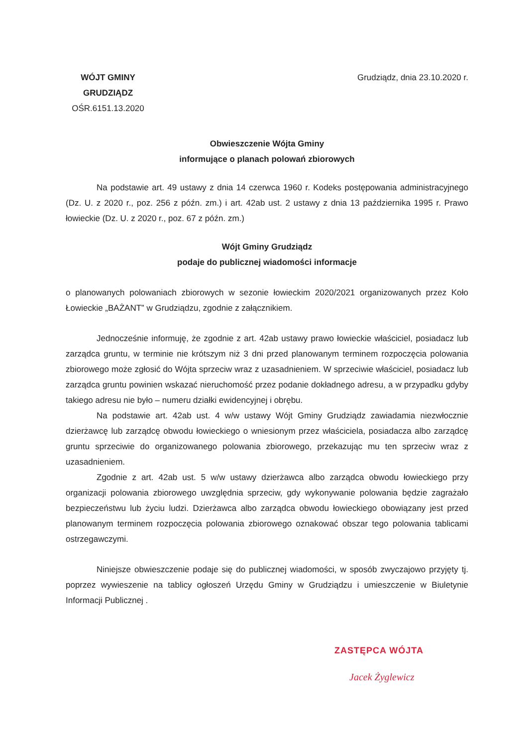WÓJT GMINY
GRUDZIĄDZ
OŚR.6151.13.2020
Grudziądz, dnia 23.10.2020 r.
Obwieszczenie Wójta Gminy
informujące o planach polowań zbiorowych
Na podstawie art. 49 ustawy z dnia 14 czerwca 1960 r. Kodeks postępowania administracyjnego (Dz. U. z 2020 r., poz. 256 z późn. zm.) i art. 42ab ust. 2 ustawy z dnia 13 października 1995 r. Prawo łowieckie (Dz. U. z 2020 r., poz. 67 z późn. zm.)
Wójt Gminy Grudziądz
podaje do publicznej wiadomości informacje
o planowanych polowaniach zbiorowych w sezonie łowieckim 2020/2021 organizowanych przez Koło Łowieckie „BAŻANT” w Grudziądzu, zgodnie z załącznikiem.
Jednocześnie informuję, że zgodnie z art. 42ab ustawy prawo łowieckie właściciel, posiadacz lub zarządca gruntu, w terminie nie krótszym niż 3 dni przed planowanym terminem rozpoczęcia polowania zbiorowego może zgłosić do Wójta sprzeciw wraz z uzasadnieniem. W sprzeciwie właściciel, posiadacz lub zarządca gruntu powinien wskazać nieruchomość przez podanie dokładnego adresu, a w przypadku gdyby takiego adresu nie było – numeru działki ewidencyjnej i obrębu.
Na podstawie art. 42ab ust. 4 w/w ustawy Wójt Gminy Grudziądz zawiadamia niezwłocznie dzierżawcę lub zarządcę obwodu łowieckiego o wniesionym przez właściciela, posiadacza albo zarządcę gruntu sprzeciwie do organizowanego polowania zbiorowego, przekazując mu ten sprzeciw wraz z uzasadnieniem.
Zgodnie z art. 42ab ust. 5 w/w ustawy dzierżawca albo zarządca obwodu łowieckiego przy organizacji polowania zbiorowego uwzględnia sprzeciw, gdy wykonywanie polowania będzie zagrażało bezpieczeństwu lub życiu ludzi. Dzierżawca albo zarządca obwodu łowieckiego obowiązany jest przed planowanym terminem rozpoczęcia polowania zbiorowego oznakować obszar tego polowania tablicami ostrzegawczymi.
Niniejsze obwieszczenie podaje się do publicznej wiadomości, w sposób zwyczajowo przyjęty tj. poprzez wywieszenie na tablicy ogłoszeń Urzędu Gminy w Grudziądzu i umieszczenie w Biuletynie Informacji Publicznej .
ZASTĘPCA WÓJTA
Jacek Żyglewicz